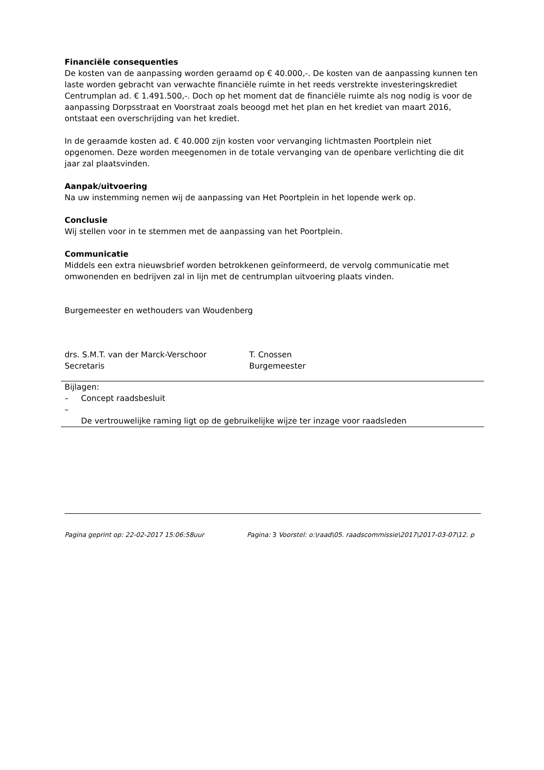Financiële consequenties
De kosten van de aanpassing worden geraamd op € 40.000,-. De kosten van de aanpassing kunnen ten laste worden gebracht van verwachte financiële ruimte in het reeds verstrekte investeringskrediet Centrumplan ad. € 1.491.500,-. Doch op het moment dat de financiële ruimte als nog nodig is voor de aanpassing Dorpsstraat en Voorstraat zoals beoogd met het plan en het krediet van maart 2016, ontstaat een overschrijding van het krediet.
In de geraamde kosten ad. € 40.000 zijn kosten voor vervanging lichtmasten Poortplein niet opgenomen. Deze worden meegenomen in de totale vervanging van de openbare verlichting die dit jaar zal plaatsvinden.
Aanpak/uitvoering
Na uw instemming nemen wij de aanpassing van Het Poortplein in het lopende werk op.
Conclusie
Wij stellen voor in te stemmen met de aanpassing van het Poortplein.
Communicatie
Middels een extra nieuwsbrief worden betrokkenen geïnformeerd, de vervolg communicatie met omwonenden en bedrijven zal in lijn met de centrumplan uitvoering plaats vinden.
Burgemeester en wethouders van Woudenberg
drs. S.M.T. van der Marck-Verschoor
Secretaris
T. Cnossen
Burgemeester
Bijlagen:
– Concept raadsbesluit
–
De vertrouwelijke raming ligt op de gebruikelijke wijze ter inzage voor raadsleden
Pagina geprint op: 22-02-2017 15:06:58uur Pagina: 3 Voorstel: o:\raad\05. raadscommissie\2017\2017-03-07\12. p